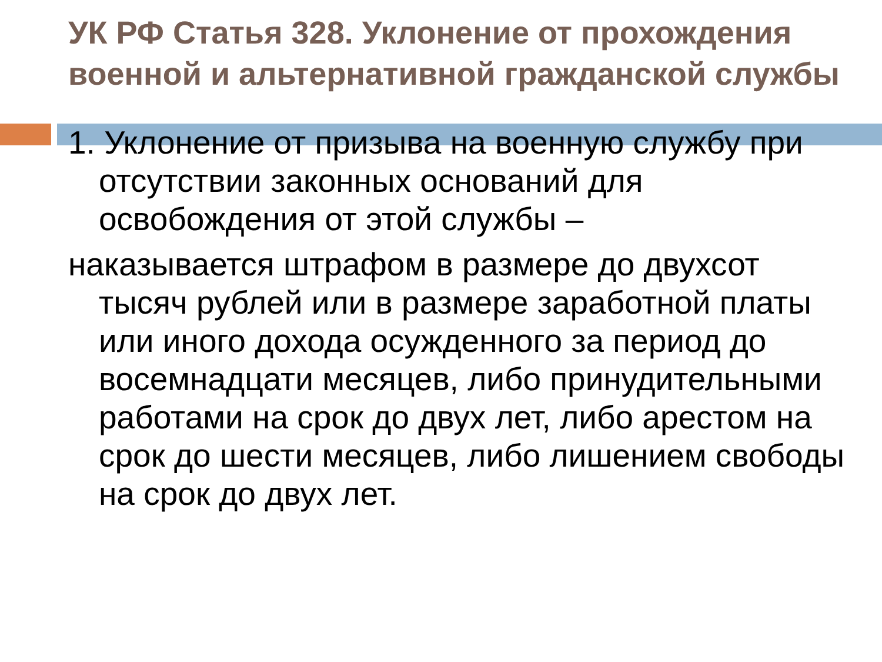УК РФ Статья 328. Уклонение от прохождения военной и альтернативной гражданской службы
1. Уклонение от призыва на военную службу при отсутствии законных оснований для освобождения от этой службы –
наказывается штрафом в размере до двухсот тысяч рублей или в размере заработной платы или иного дохода осужденного за период до восемнадцати месяцев, либо принудительными работами на срок до двух лет, либо арестом на срок до шести месяцев, либо лишением свободы на срок до двух лет.